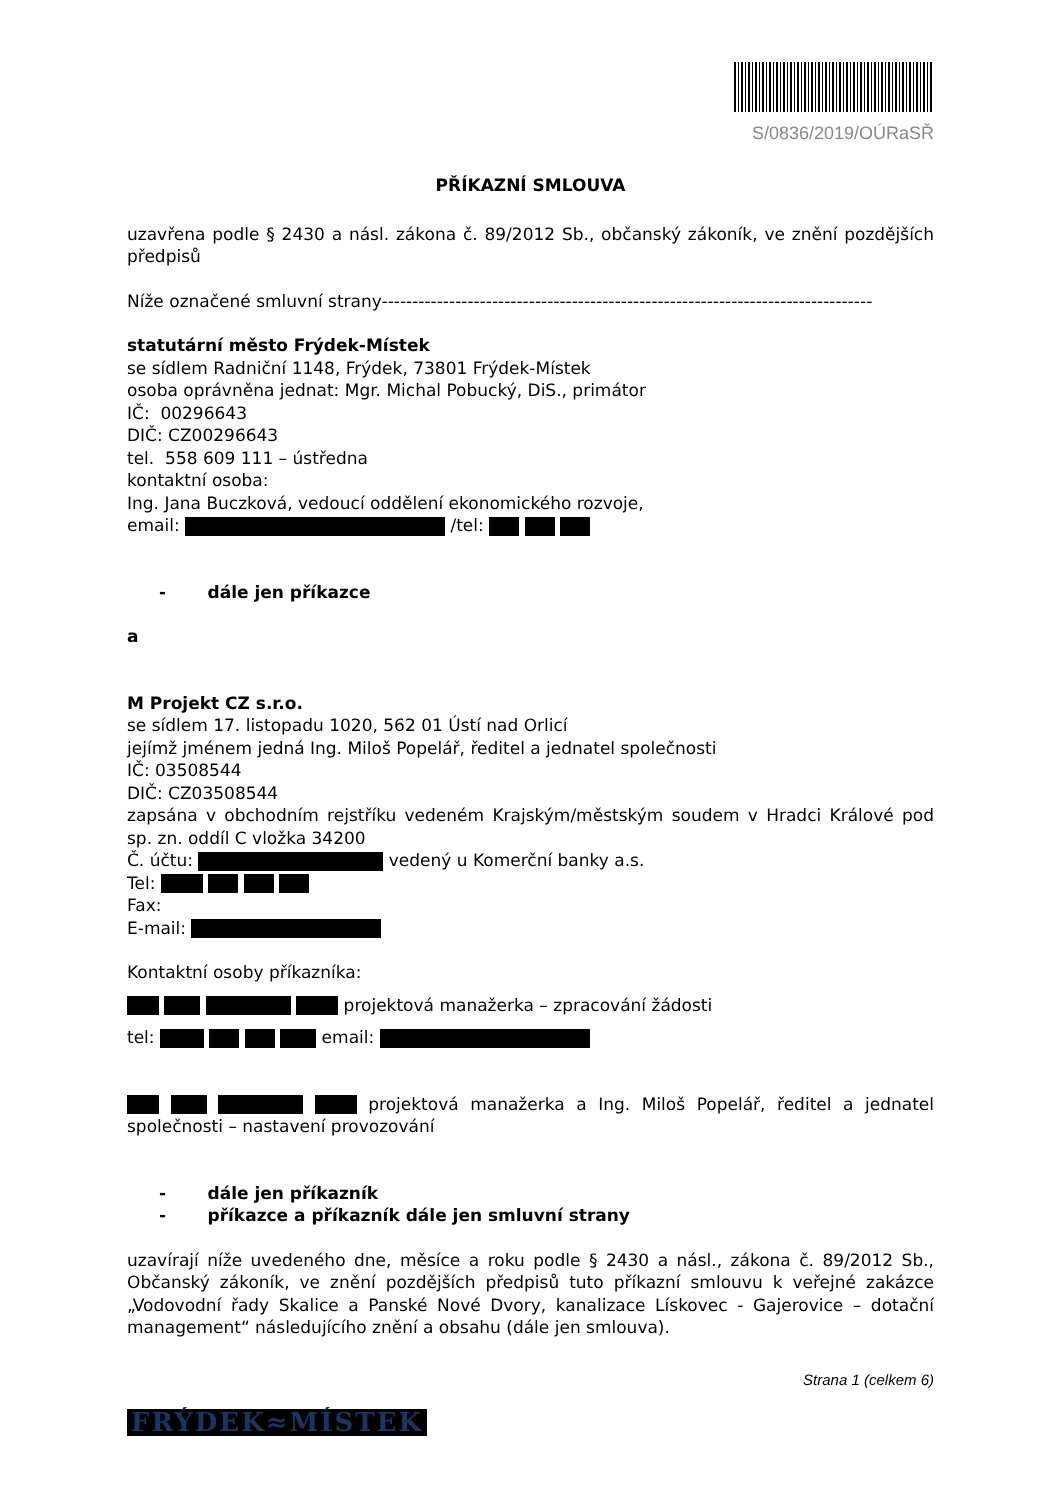S/0836/2019/OÚRaSŘ
PŘÍKAZNÍ SMLOUVA
uzavřena podle § 2430 a násl. zákona č. 89/2012 Sb., občanský zákoník, ve znění pozdějších předpisů
Níže označené smluvní strany--------------------------------------------------------------------------------
statutární město Frýdek-Místek
se sídlem Radniční 1148, Frýdek, 73801 Frýdek-Místek
osoba oprávněna jednat: Mgr. Michal Pobucký, DiS., primátor
IČ: 00296643
DIČ: CZ00296643
tel. 558 609 111 – ústředna
kontaktní osoba:
Ing. Jana Buczková, vedoucí oddělení ekonomického rozvoje,
email: /tel:
- dále jen příkazce
a
M Projekt CZ s.r.o.
se sídlem 17. listopadu 1020, 562 01 Ústí nad Orlicí
jejímž jménem jedná Ing. Miloš Popelář, ředitel a jednatel společnosti
IČ: 03508544
DIČ: CZ03508544
zapsána v obchodním rejstříku vedeném Krajským/městským soudem v Hradci Králové pod sp. zn. oddíl C vložka 34200
Č. účtu: vedený u Komerční banky a.s.
Tel:
Fax:
E-mail:
Kontaktní osoby příkazníka:
projektová manažerka – zpracování žádosti
tel: email:
projektová manažerka a Ing. Miloš Popelář, ředitel a jednatel společnosti – nastavení provozování
- dále jen příkazník
- příkazce a příkazník dále jen smluvní strany
uzavírají níže uvedeného dne, měsíce a roku podle § 2430 a násl., zákona č. 89/2012 Sb., Občanský zákoník, ve znění pozdějších předpisů tuto příkazní smlouvu k veřejné zakázce „Vodovodní řady Skalice a Panské Nové Dvory, kanalizace Lískovec - Gajerovice – dotační management“ následujícího znění a obsahu (dále jen smlouva).
Strana 1 (celkem 6)
FRÝDEK≈MÍSTEK